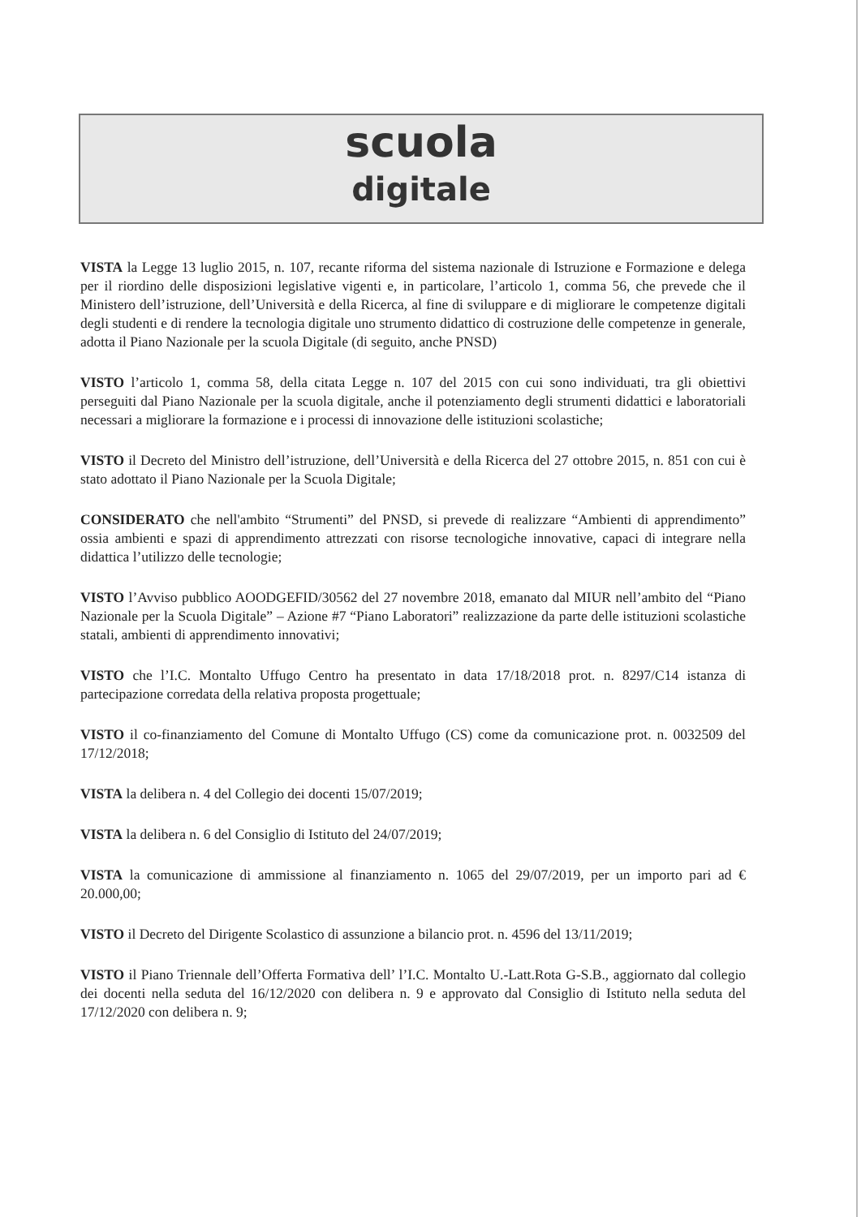scuola
digitale
VISTA la Legge 13 luglio 2015, n. 107, recante riforma del sistema nazionale di Istruzione e Formazione e delega per il riordino delle disposizioni legislative vigenti e, in particolare, l’articolo 1, comma 56, che prevede che il Ministero dell’istruzione, dell’Università e della Ricerca, al fine di sviluppare e di migliorare le competenze digitali degli studenti e di rendere la tecnologia digitale uno strumento didattico di costruzione delle competenze in generale, adotta il Piano Nazionale per la scuola Digitale (di seguito, anche PNSD)
VISTO l’articolo 1, comma 58, della citata Legge n. 107 del 2015 con cui sono individuati, tra gli obiettivi perseguiti dal Piano Nazionale per la scuola digitale, anche il potenziamento degli strumenti didattici e laboratoriali necessari a migliorare la formazione e i processi di innovazione delle istituzioni scolastiche;
VISTO il Decreto del Ministro dell’istruzione, dell’Università e della Ricerca del 27 ottobre 2015, n. 851 con cui è stato adottato il Piano Nazionale per la Scuola Digitale;
CONSIDERATO che nell'ambito “Strumenti” del PNSD, si prevede di realizzare “Ambienti di apprendimento” ossia ambienti e spazi di apprendimento attrezzati con risorse tecnologiche innovative, capaci di integrare nella didattica l’utilizzo delle tecnologie;
VISTO l’Avviso pubblico AOODGEFID/30562 del 27 novembre 2018, emanato dal MIUR nell’ambito del “Piano Nazionale per la Scuola Digitale” – Azione #7 “Piano Laboratori” realizzazione da parte delle istituzioni scolastiche statali, ambienti di apprendimento innovativi;
VISTO che l’I.C. Montalto Uffugo Centro ha presentato in data 17/18/2018 prot. n. 8297/C14 istanza di partecipazione corredata della relativa proposta progettuale;
VISTO il co-finanziamento del Comune di Montalto Uffugo (CS) come da comunicazione prot. n. 0032509 del 17/12/2018;
VISTA la delibera n. 4 del Collegio dei docenti 15/07/2019;
VISTA la delibera n. 6 del Consiglio di Istituto del 24/07/2019;
VISTA la comunicazione di ammissione al finanziamento n. 1065 del 29/07/2019, per un importo pari ad € 20.000,00;
VISTO il Decreto del Dirigente Scolastico di assunzione a bilancio prot. n. 4596 del 13/11/2019;
VISTO il Piano Triennale dell’Offerta Formativa dell’ l’I.C. Montalto U.-Latt.Rota G-S.B., aggiornato dal collegio dei docenti nella seduta del 16/12/2020 con delibera n. 9 e approvato dal Consiglio di Istituto nella seduta del 17/12/2020 con delibera n. 9;